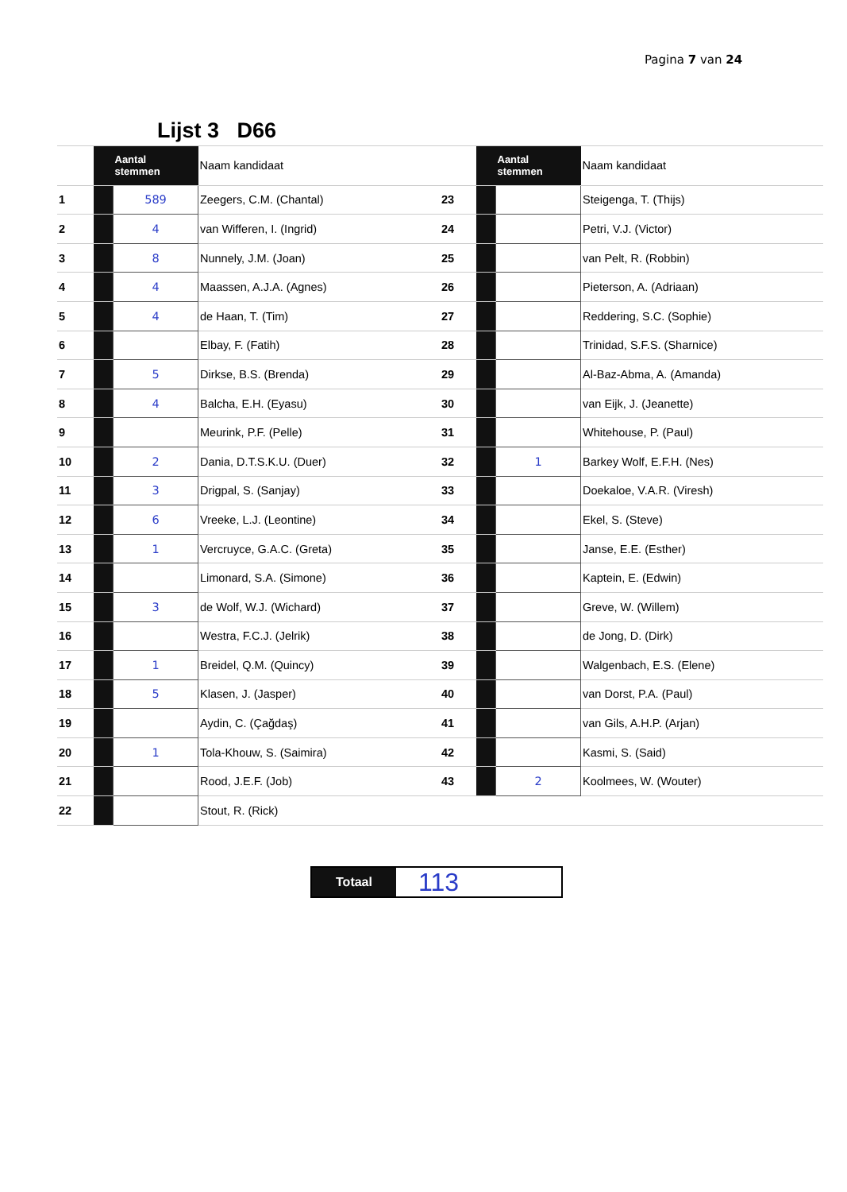Pagina 7 van 24
| | Lijst 3 D66 | | | | | | |
| | | Aantal stemmen | Naam kandidaat | | | Aantal stemmen | Naam kandidaat |
| 1 | | 589 | Zeegers, C.M. (Chantal) | 23 | | | Steigenga, T. (Thijs) |
| 2 | | 4 | van Wifferen, I. (Ingrid) | 24 | | | Petri, V.J. (Victor) |
| 3 | | 8 | Nunnely, J.M. (Joan) | 25 | | | van Pelt, R. (Robbin) |
| 4 | | 4 | Maassen, A.J.A. (Agnes) | 26 | | | Pieterson, A. (Adriaan) |
| 5 | | 4 | de Haan, T. (Tim) | 27 | | | Reddering, S.C. (Sophie) |
| 6 | | | Elbay, F. (Fatih) | 28 | | | Trinidad, S.F.S. (Sharnice) |
| 7 | | 5 | Dirkse, B.S. (Brenda) | 29 | | | Al-Baz-Abma, A. (Amanda) |
| 8 | | 4 | Balcha, E.H. (Eyasu) | 30 | | | van Eijk, J. (Jeanette) |
| 9 | | | Meurink, P.F. (Pelle) | 31 | | | Whitehouse, P. (Paul) |
| 10 | | 2 | Dania, D.T.S.K.U. (Duer) | 32 | | 1 | Barkey Wolf, E.F.H. (Nes) |
| 11 | | 3 | Drigpal, S. (Sanjay) | 33 | | | Doekaloe, V.A.R. (Viresh) |
| 12 | | 6 | Vreeke, L.J. (Leontine) | 34 | | | Ekel, S. (Steve) |
| 13 | | 1 | Vercruyce, G.A.C. (Greta) | 35 | | | Janse, E.E. (Esther) |
| 14 | | | Limonard, S.A. (Simone) | 36 | | | Kaptein, E. (Edwin) |
| 15 | | 3 | de Wolf, W.J. (Wichard) | 37 | | | Greve, W. (Willem) |
| 16 | | | Westra, F.C.J. (Jelrik) | 38 | | | de Jong, D. (Dirk) |
| 17 | | 1 | Breidel, Q.M. (Quincy) | 39 | | | Walgenbach, E.S. (Elene) |
| 18 | | 5 | Klasen, J. (Jasper) | 40 | | | van Dorst, P.A. (Paul) |
| 19 | | | Aydin, C. (Çağdaş) | 41 | | | van Gils, A.H.P. (Arjan) |
| 20 | | 1 | Tola-Khouw, S. (Saimira) | 42 | | | Kasmi, S. (Said) |
| 21 | | | Rood, J.E.F. (Job) | 43 | | 2 | Koolmees, W. (Wouter) |
| 22 | | | Stout, R. (Rick) | | | | |
Totaal
113